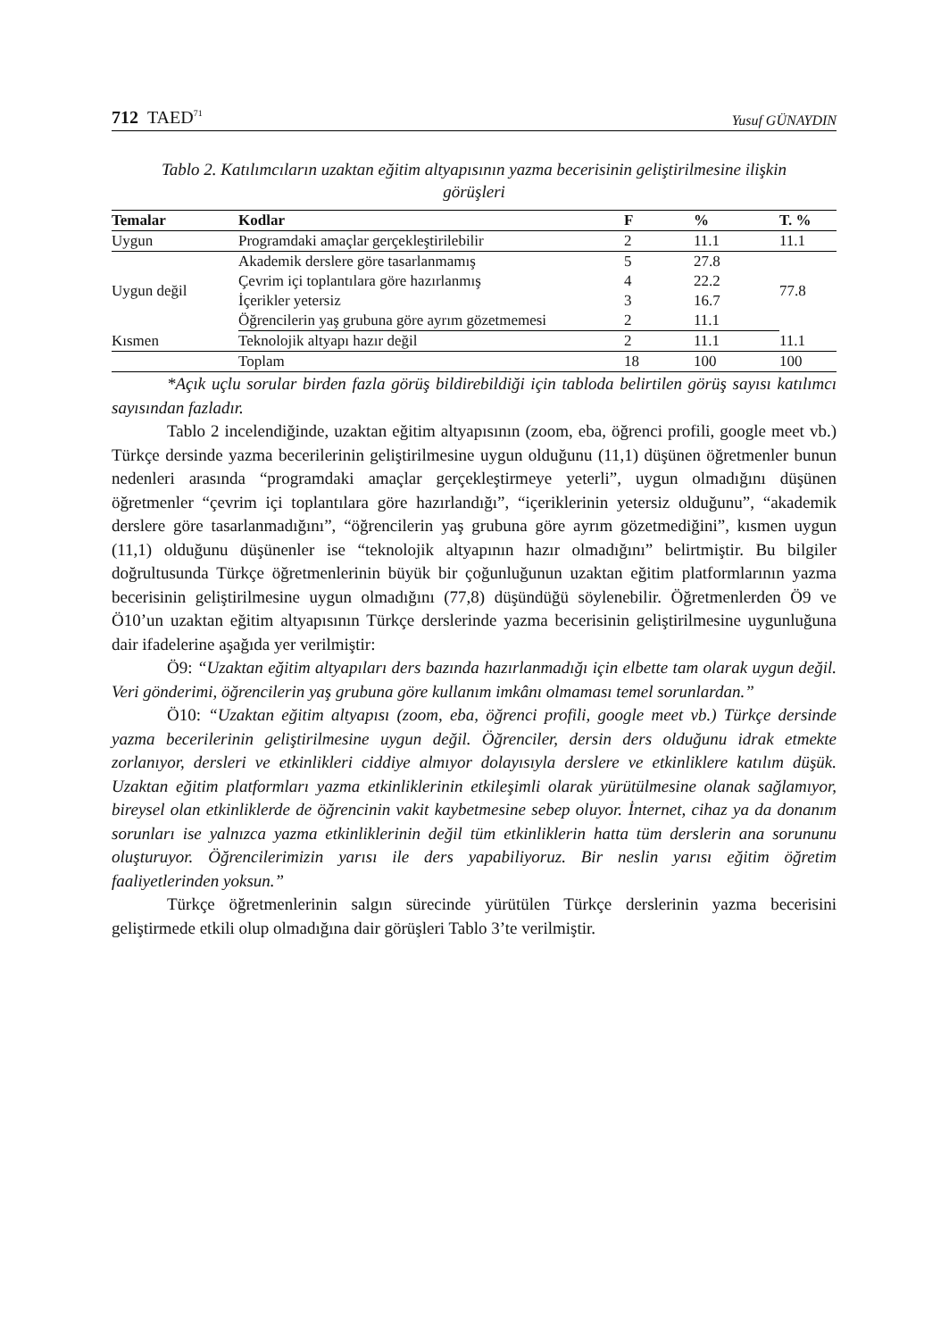712 TAED<sup>71</sup> Yusuf GÜNAYDIN
Tablo 2. Katılımcıların uzaktan eğitim altyapısının yazma becerisinin geliştirilmesine ilişkin görüşleri
| Temalar | Kodlar | F | % | T. % |
| --- | --- | --- | --- | --- |
| Uygun | Programdaki amaçlar gerçekleştirilebilir | 2 | 11.1 | 11.1 |
| Uygun değil | Akademik derslere göre tasarlanmamış | 5 | 27.8 | 77.8 |
| | Çevrim içi toplantılara göre hazırlanmış | 4 | 22.2 | |
| | İçerikler yetersiz | 3 | 16.7 | |
| | Öğrencilerin yaş grubuna göre ayrım gözetmemesi | 2 | 11.1 | |
| Kısmen | Teknolojik altyapı hazır değil | 2 | 11.1 | 11.1 |
| | Toplam | 18 | 100 | 100 |
*Açık uçlu sorular birden fazla görüş bildirebildiği için tabloda belirtilen görüş sayısı katılımcı sayısından fazladır.
Tablo 2 incelendiğinde, uzaktan eğitim altyapısının (zoom, eba, öğrenci profili, google meet vb.) Türkçe dersinde yazma becerilerinin geliştirilmesine uygun olduğunu (11,1) düşünen öğretmenler bunun nedenleri arasında “programdaki amaçlar gerçekleştirmeye yeterli”, uygun olmadığını düşünen öğretmenler “çevrim içi toplantılara göre hazırlandığı”, “içeriklerinin yetersiz olduğunu”, “akademik derslere göre tasarlanmadığını”, “öğrencilerin yaş grubuna göre ayrım gözetmediğini”, kısmen uygun (11,1) olduğunu düşünenler ise “teknolojik altyapının hazır olmadığını” belirtmiştir. Bu bilgiler doğrultusunda Türkçe öğretmenlerinin büyük bir çoğunluğunun uzaktan eğitim platformlarının yazma becerisinin geliştirilmesine uygun olmadığını (77,8) düşündüğü söylenebilir. Öğretmenlerden Ö9 ve Ö10’un uzaktan eğitim altyapısının Türkçe derslerinde yazma becerisinin geliştirilmesine uygunluğuna dair ifadelerine aşağıda yer verilmiştir:
Ö9: “Uzaktan eğitim altyapıları ders bazında hazırlanmadığı için elbette tam olarak uygun değil. Veri gönderimi, öğrencilerin yaş grubuna göre kullanım imkânı olmaması temel sorunlardan.”
Ö10: “Uzaktan eğitim altyapısı (zoom, eba, öğrenci profili, google meet vb.) Türkçe dersinde yazma becerilerinin geliştirilmesine uygun değil. Öğrenciler, dersin ders olduğunu idrak etmekte zorlanıyor, dersleri ve etkinlikleri ciddiye almıyor dolayısıyla derslere ve etkinliklere katılım düşük. Uzaktan eğitim platformları yazma etkinliklerinin etkileşimli olarak yürütülmesine olanak sağlamıyor, bireysel olan etkinliklerde de öğrencinin vakit kaybetmesine sebep oluyor. İnternet, cihaz ya da donanım sorunları ise yalnızca yazma etkinliklerinin değil tüm etkinliklerin hatta tüm derslerin ana sorununu oluşturuyor. Öğrencilerimizin yarısı ile ders yapabiliyoruz. Bir neslin yarısı eğitim öğretim faaliyetlerinden yoksun.”
Türkçe öğretmenlerinin salgın sürecinde yürütülen Türkçe derslerinin yazma becerisini geliştirmede etkili olup olmadığına dair görüşleri Tablo 3’te verilmiştir.